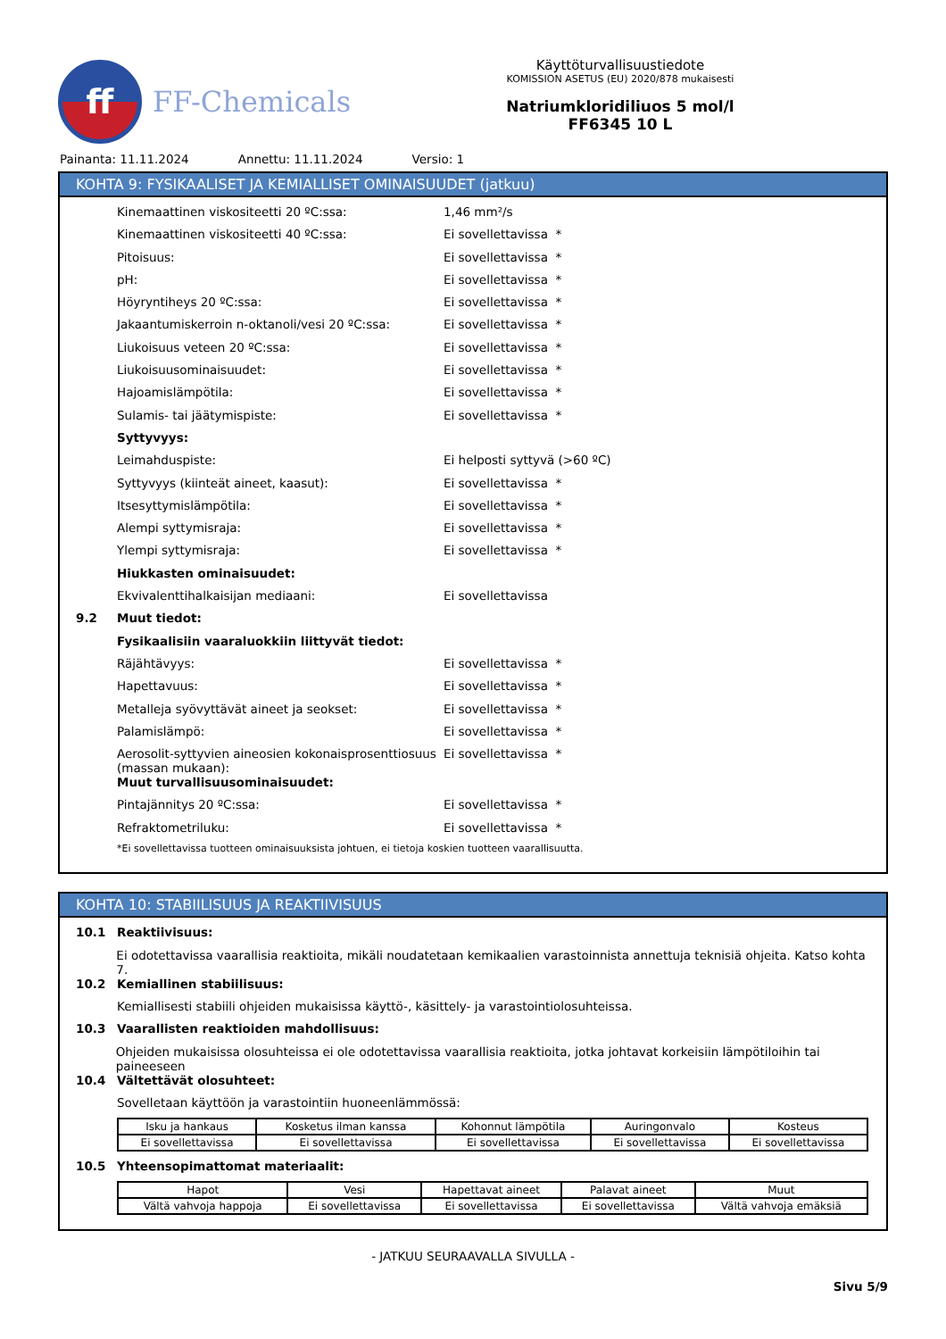ff
FF-Chemicals
Käyttöturvallisuustiedote
KOMISSION ASETUS (EU) 2020/878 mukaisesti
Natriumkloridiliuos 5 mol/l
FF6345 10 L
Painanta: 11.11.2024 Annettu: 11.11.2024 Versio: 1
KOHTA 9: FYSIKAALISET JA KEMIALLISET OMINAISUUDET (jatkuu)
Kinemaattinen viskositeetti 20 ºC:ssa: 1,46 mm²/s
Kinemaattinen viskositeetti 40 ºC:ssa: Ei sovellettavissa *
Pitoisuus: Ei sovellettavissa *
pH: Ei sovellettavissa *
Höyryntiheys 20 ºC:ssa: Ei sovellettavissa *
Jakaantumiskerroin n-oktanoli/vesi 20 ºC:ssa: Ei sovellettavissa *
Liukoisuus veteen 20 ºC:ssa: Ei sovellettavissa *
Liukoisuusominaisuudet: Ei sovellettavissa *
Hajoamislämpötila: Ei sovellettavissa *
Sulamis- tai jäätymispiste: Ei sovellettavissa *
Syttyvyys:
Leimahduspiste: Ei helposti syttyvä (>60 ºC)
Syttyvyys (kiinteät aineet, kaasut): Ei sovellettavissa *
Itsesyttymislämpötila: Ei sovellettavissa *
Alempi syttymisraja: Ei sovellettavissa *
Ylempi syttymisraja: Ei sovellettavissa *
Hiukkasten ominaisuudet:
Ekvivalenttihalkaisijan mediaani: Ei sovellettavissa
9.2 Muut tiedot:
Fysikaalisiin vaaraluokkiin liittyvät tiedot:
Räjähtävyys: Ei sovellettavissa *
Hapettavuus: Ei sovellettavissa *
Metalleja syövyttävät aineet ja seokset: Ei sovellettavissa *
Palamislämpö: Ei sovellettavissa *
Aerosolit-syttyvien aineosien kokonaisprosenttiosuus (massan mukaan): Ei sovellettavissa *
Muut turvallisuusominaisuudet:
Pintajännitys 20 ºC:ssa: Ei sovellettavissa *
Refraktometriluku: Ei sovellettavissa *
*Ei sovellettavissa tuotteen ominaisuuksista johtuen, ei tietoja koskien tuotteen vaarallisuutta.
KOHTA 10: STABIILISUUS JA REAKTIIVISUUS
10.1 Reaktiivisuus:
Ei odotettavissa vaarallisia reaktioita, mikäli noudatetaan kemikaalien varastoinnista annettuja teknisiä ohjeita. Katso kohta 7.
10.2 Kemiallinen stabiilisuus:
Kemiallisesti stabiili ohjeiden mukaisissa käyttö-, käsittely- ja varastointiolosuhteissa.
10.3 Vaarallisten reaktioiden mahdollisuus:
Ohjeiden mukaisissa olosuhteissa ei ole odotettavissa vaarallisia reaktioita, jotka johtavat korkeisiin lämpötiloihin tai paineeseen
10.4 Vältettävät olosuhteet:
Sovelletaan käyttöön ja varastointiin huoneenlämmössä:
| Isku ja hankaus | Kosketus ilman kanssa | Kohonnut lämpötila | Auringonvalo | Kosteus |
| Ei sovellettavissa | Ei sovellettavissa | Ei sovellettavissa | Ei sovellettavissa | Ei sovellettavissa |
10.5 Yhteensopimattomat materiaalit:
| Hapot | Vesi | Hapettavat aineet | Palavat aineet | Muut |
| Vältä vahvoja happoja | Ei sovellettavissa | Ei sovellettavissa | Ei sovellettavissa | Vältä vahvoja emäksiä |
- JATKUU SEURAAVALLA SIVULLA -
Sivu 5/9